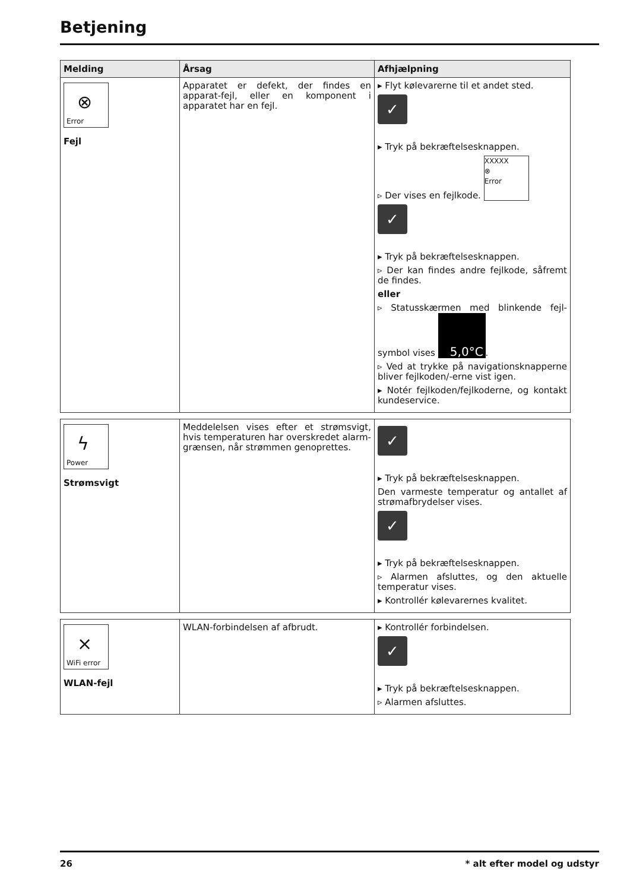Betjening
| Melding | Årsag | Afhjælpning |
| --- | --- | --- |
| ⊗ Error Fejl | Apparatet er defekt, der findes en apparat-fejl, eller en komponent i apparatet har en fejl. | ▸ Flyt kølevarerne til et andet sted. ✓ ▸ Tryk på bekræftelsesknappen. ▹ Der vises en fejlkode. XXXXX ⊗ Error ✓ ▸ Tryk på bekræftelsesknappen. ▹ Der kan findes andre fejlkode, såfremt de findes. eller ▹ Statusskærmen med blinkende fejl-symbol vises 5,0°C . ▹ Ved at trykke på navigationsknapperne bliver fejlkoden/-erne vist igen. ▸ Notér fejlkoden/fejlkoderne, og kontakt kundeservice. |
| ϟ Power Strømsvigt | Meddelelsen vises efter et strømsvigt, hvis temperaturen har overskredet alarm-grænsen, når strømmen genoprettes. | ✓ ▸ Tryk på bekræftelsesknappen. Den varmeste temperatur og antallet af strømafbrydelser vises. ✓ ▸ Tryk på bekræftelsesknappen. ▹ Alarmen afsluttes, og den aktuelle temperatur vises. ▸ Kontrollér kølevarernes kvalitet. |
| × WiFi error WLAN-fejl | WLAN-forbindelsen af afbrudt. | ▸ Kontrollér forbindelsen. ✓ ▸ Tryk på bekræftelsesknappen. ▹ Alarmen afsluttes. |
26 * alt efter model og udstyr